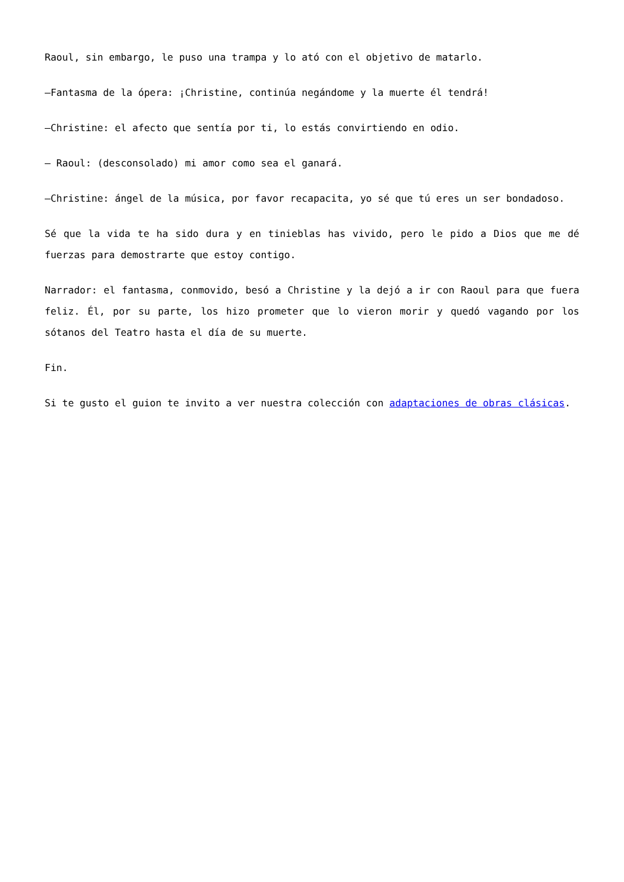Raoul, sin embargo, le puso una trampa y lo ató con el objetivo de matarlo.
—Fantasma de la ópera: ¡Christine, continúa negándome y la muerte él tendrá!
—Christine: el afecto que sentía por ti, lo estás convirtiendo en odio.
— Raoul: (desconsolado) mi amor como sea el ganará.
—Christine: ángel de la música, por favor recapacita, yo sé que tú eres un ser bondadoso.
Sé que la vida te ha sido dura y en tinieblas has vivido, pero le pido a Dios que me dé fuerzas para demostrarte que estoy contigo.
Narrador: el fantasma, conmovido, besó a Christine y la dejó a ir con Raoul para que fuera feliz. Él, por su parte, los hizo prometer que lo vieron morir y quedó vagando por los sótanos del Teatro hasta el día de su muerte.
Fin.
Si te gusto el guion te invito a ver nuestra colección con adaptaciones de obras clásicas.